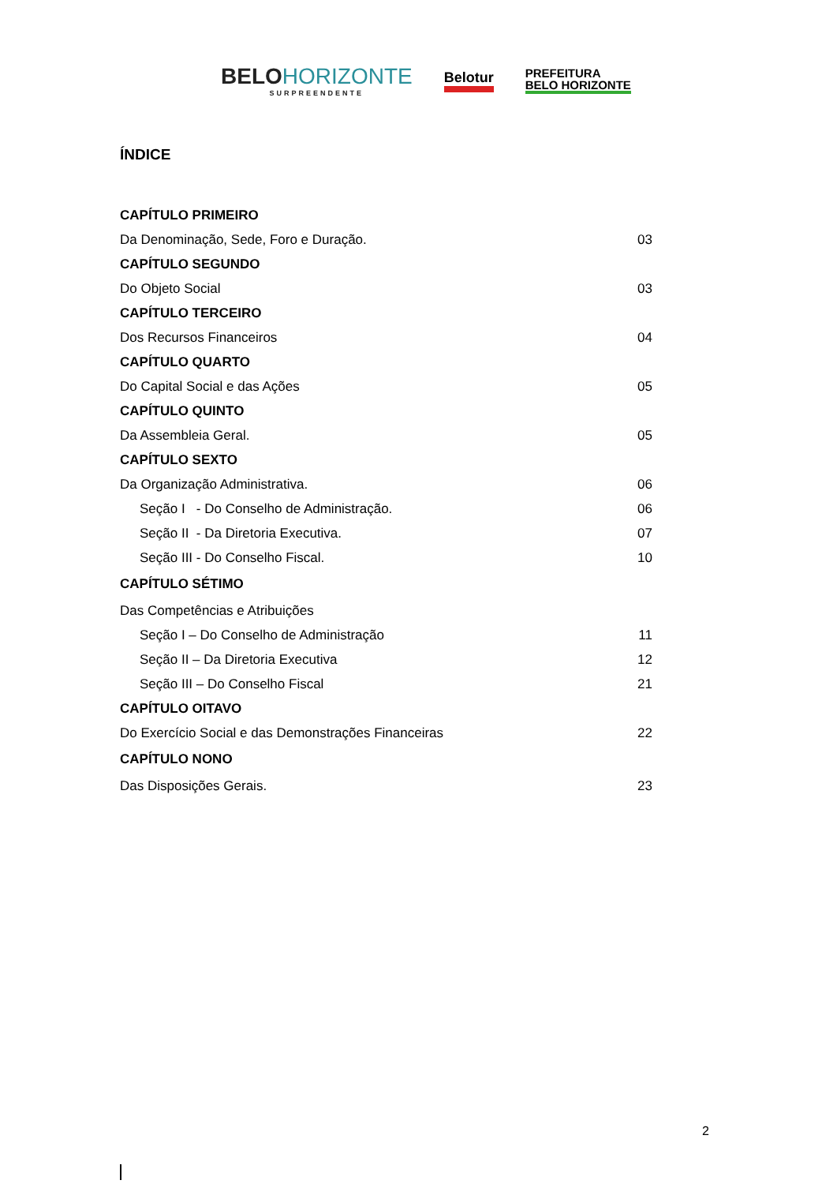BELOHORIZONTE
SURPREENDENTE
Belotur
PREFEITURA
BELO HORIZONTE
ÍNDICE
CAPÍTULO PRIMEIRO
Da Denominação, Sede, Foro e Duração. 03
CAPÍTULO SEGUNDO
Do Objeto Social 03
CAPÍTULO TERCEIRO
Dos Recursos Financeiros 04
CAPÍTULO QUARTO
Do Capital Social e das Ações 05
CAPÍTULO QUINTO
Da Assembleia Geral. 05
CAPÍTULO SEXTO
Da Organização Administrativa. 06
Seção I - Do Conselho de Administração. 06
Seção II - Da Diretoria Executiva. 07
Seção III - Do Conselho Fiscal. 10
CAPÍTULO SÉTIMO
Das Competências e Atribuições
Seção I – Do Conselho de Administração 11
Seção II – Da Diretoria Executiva 12
Seção III – Do Conselho Fiscal 21
CAPÍTULO OITAVO
Do Exercício Social e das Demonstrações Financeiras 22
CAPÍTULO NONO
Das Disposições Gerais. 23
2